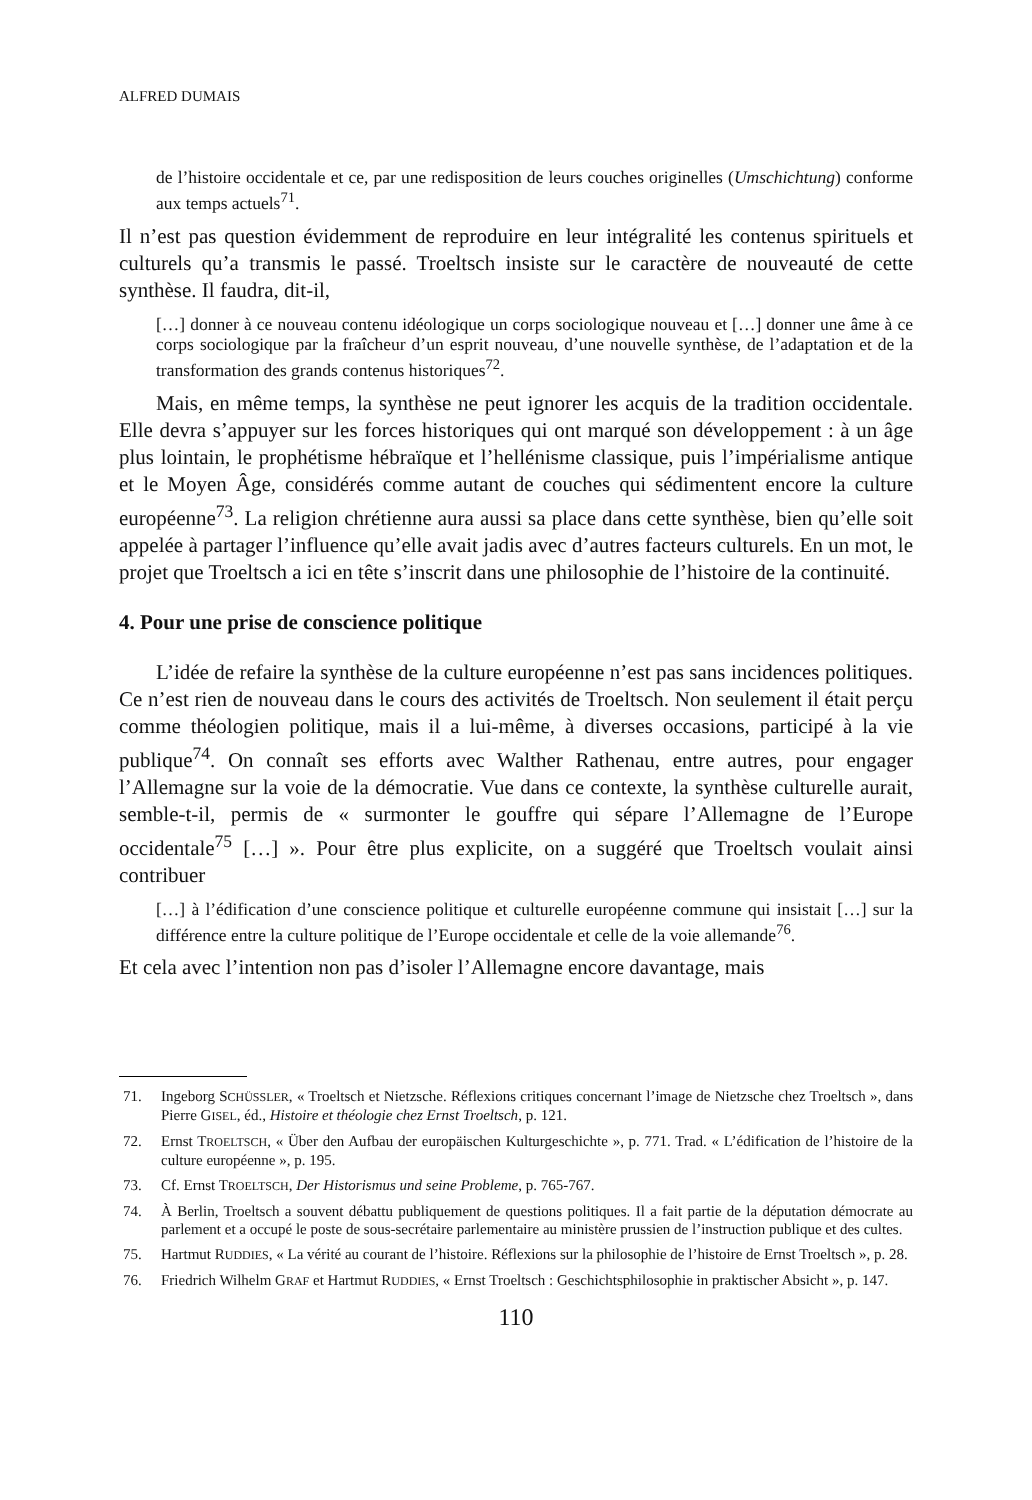ALFRED DUMAIS
de l’histoire occidentale et ce, par une redisposition de leurs couches originelles (Umschichtung) conforme aux temps actuels<sup>71</sup>.
Il n’est pas question évidemment de reproduire en leur intégralité les contenus spirituels et culturels qu’a transmis le passé. Troeltsch insiste sur le caractère de nouveauté de cette synthèse. Il faudra, dit-il,
[…] donner à ce nouveau contenu idéologique un corps sociologique nouveau et […] donner une âme à ce corps sociologique par la fraîcheur d’un esprit nouveau, d’une nouvelle synthèse, de l’adaptation et de la transformation des grands contenus historiques<sup>72</sup>.
Mais, en même temps, la synthèse ne peut ignorer les acquis de la tradition occidentale. Elle devra s’appuyer sur les forces historiques qui ont marqué son développement : à un âge plus lointain, le prophétisme hébraïque et l’hellénisme classique, puis l’impérialisme antique et le Moyen Âge, considérés comme autant de couches qui sédimentent encore la culture européenne<sup>73</sup>. La religion chrétienne aura aussi sa place dans cette synthèse, bien qu’elle soit appelée à partager l’influence qu’elle avait jadis avec d’autres facteurs culturels. En un mot, le projet que Troeltsch a ici en tête s’inscrit dans une philosophie de l’histoire de la continuité.
4. Pour une prise de conscience politique
L’idée de refaire la synthèse de la culture européenne n’est pas sans incidences politiques. Ce n’est rien de nouveau dans le cours des activités de Troeltsch. Non seulement il était perçu comme théologien politique, mais il a lui-même, à diverses occasions, participé à la vie publique<sup>74</sup>. On connaît ses efforts avec Walther Rathenau, entre autres, pour engager l’Allemagne sur la voie de la démocratie. Vue dans ce contexte, la synthèse culturelle aurait, semble-t-il, permis de « surmonter le gouffre qui sépare l’Allemagne de l’Europe occidentale<sup>75</sup> […] ». Pour être plus explicite, on a suggéré que Troeltsch voulait ainsi contribuer
[…] à l’édification d’une conscience politique et culturelle européenne commune qui insistait […] sur la différence entre la culture politique de l’Europe occidentale et celle de la voie allemande<sup>76</sup>.
Et cela avec l’intention non pas d’isoler l’Allemagne encore davantage, mais
71. Ingeborg SCHÜSSLER, « Troeltsch et Nietzsche. Réflexions critiques concernant l’image de Nietzsche chez Troeltsch », dans Pierre GISEL, éd., Histoire et théologie chez Ernst Troeltsch, p. 121.
72. Ernst TROELTSCH, « Über den Aufbau der europäischen Kulturgeschichte », p. 771. Trad. « L’édification de l’histoire de la culture européenne », p. 195.
73. Cf. Ernst TROELTSCH, Der Historismus und seine Probleme, p. 765-767.
74. À Berlin, Troeltsch a souvent débattu publiquement de questions politiques. Il a fait partie de la députation démocrate au parlement et a occupé le poste de sous-secrétaire parlementaire au ministère prussien de l’instruction publique et des cultes.
75. Hartmut RUDDIES, « La vérité au courant de l’histoire. Réflexions sur la philosophie de l’histoire de Ernst Troeltsch », p. 28.
76. Friedrich Wilhelm GRAF et Hartmut RUDDIES, « Ernst Troeltsch : Geschichtsphilosophie in praktischer Absicht », p. 147.
110